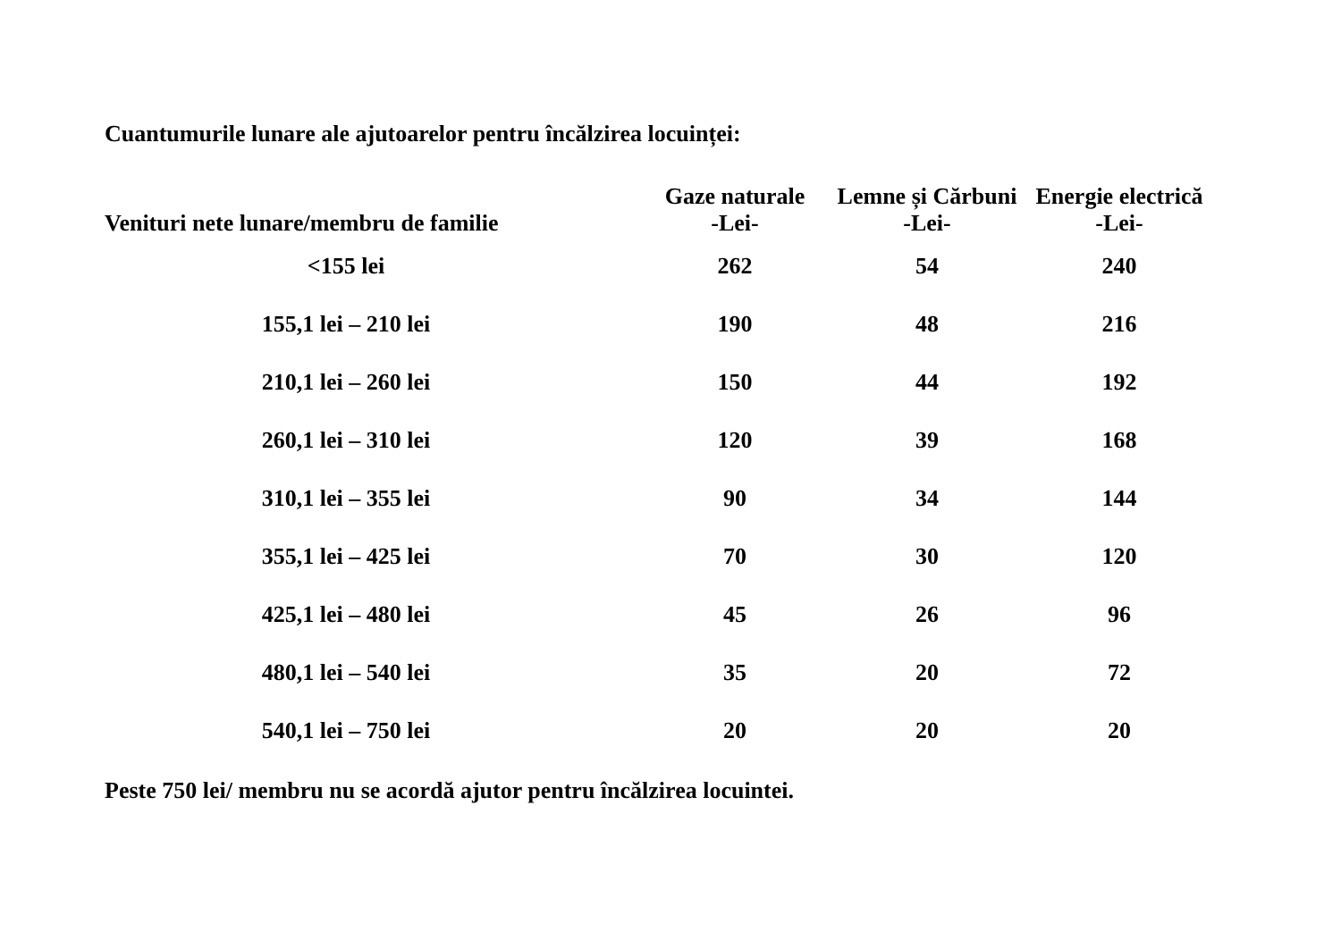Cuantumurile lunare ale ajutoarelor pentru încălzirea locuinței:
| Venituri nete lunare/membru de familie | Gaze naturale -Lei- | Lemne și Cărbuni -Lei- | Energie electrică -Lei- |
| --- | --- | --- | --- |
| <155 lei | 262 | 54 | 240 |
| 155,1 lei – 210 lei | 190 | 48 | 216 |
| 210,1 lei – 260 lei | 150 | 44 | 192 |
| 260,1 lei – 310 lei | 120 | 39 | 168 |
| 310,1 lei – 355 lei | 90 | 34 | 144 |
| 355,1 lei – 425 lei | 70 | 30 | 120 |
| 425,1 lei – 480 lei | 45 | 26 | 96 |
| 480,1 lei – 540 lei | 35 | 20 | 72 |
| 540,1 lei – 750 lei | 20 | 20 | 20 |
Peste 750 lei/ membru nu se acordă ajutor pentru încălzirea locuintei.